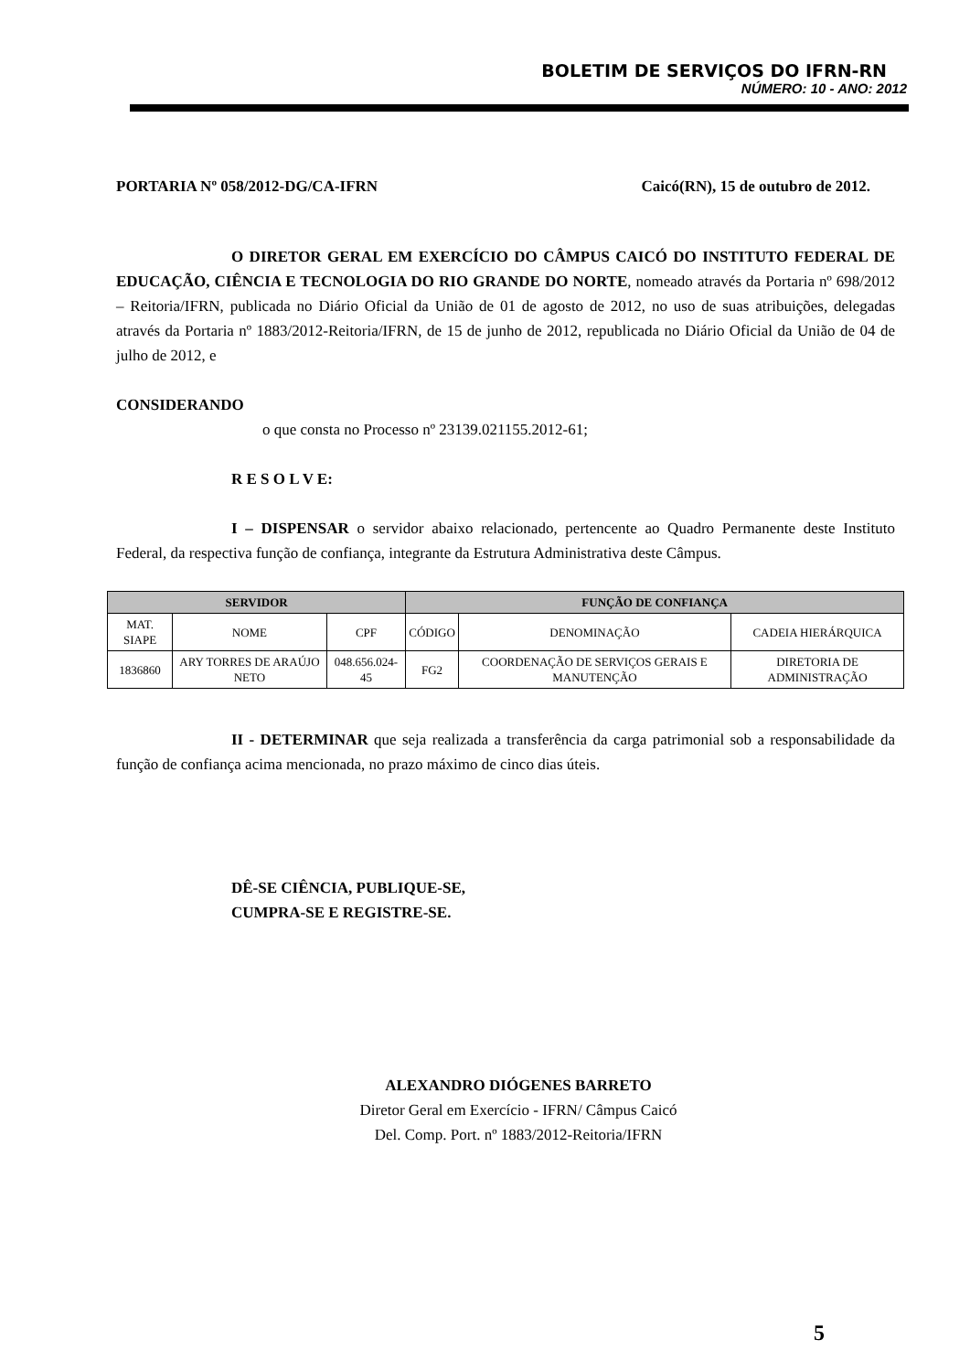BOLETIM DE SERVIÇOS DO IFRN-RN
NÚMERO: 10 - ANO: 2012
PORTARIA Nº 058/2012-DG/CA-IFRN Caicó(RN), 15 de outubro de 2012.
O DIRETOR GERAL EM EXERCÍCIO DO CÂMPUS CAICÓ DO INSTITUTO FEDERAL DE EDUCAÇÃO, CIÊNCIA E TECNOLOGIA DO RIO GRANDE DO NORTE, nomeado através da Portaria nº 698/2012 – Reitoria/IFRN, publicada no Diário Oficial da União de 01 de agosto de 2012, no uso de suas atribuições, delegadas através da Portaria nº 1883/2012-Reitoria/IFRN, de 15 de junho de 2012, republicada no Diário Oficial da União de 04 de julho de 2012, e
CONSIDERANDO
o que consta no Processo nº 23139.021155.2012-61;
R E S O L V E:
I – DISPENSAR o servidor abaixo relacionado, pertencente ao Quadro Permanente deste Instituto Federal, da respectiva função de confiança, integrante da Estrutura Administrativa deste Câmpus.
| SERVIDOR | | | FUNÇÃO DE CONFIANÇA | | |
| --- | --- | --- | --- | --- | --- |
| MAT. SIAPE | NOME | CPF | CÓDIGO | DENOMINAÇÃO | CADEIA HIERÁRQUICA |
| 1836860 | ARY TORRES DE ARAÚJO NETO | 048.656.024-45 | FG2 | COORDENAÇÃO DE SERVIÇOS GERAIS E MANUTENÇÃO | DIRETORIA DE ADMINISTRAÇÃO |
II - DETERMINAR que seja realizada a transferência da carga patrimonial sob a responsabilidade da função de confiança acima mencionada, no prazo máximo de cinco dias úteis.
DÊ-SE CIÊNCIA, PUBLIQUE-SE,
CUMPRA-SE E REGISTRE-SE.
ALEXANDRO DIÓGENES BARRETO
Diretor Geral em Exercício - IFRN/ Câmpus Caicó
Del. Comp. Port. nº 1883/2012-Reitoria/IFRN
5